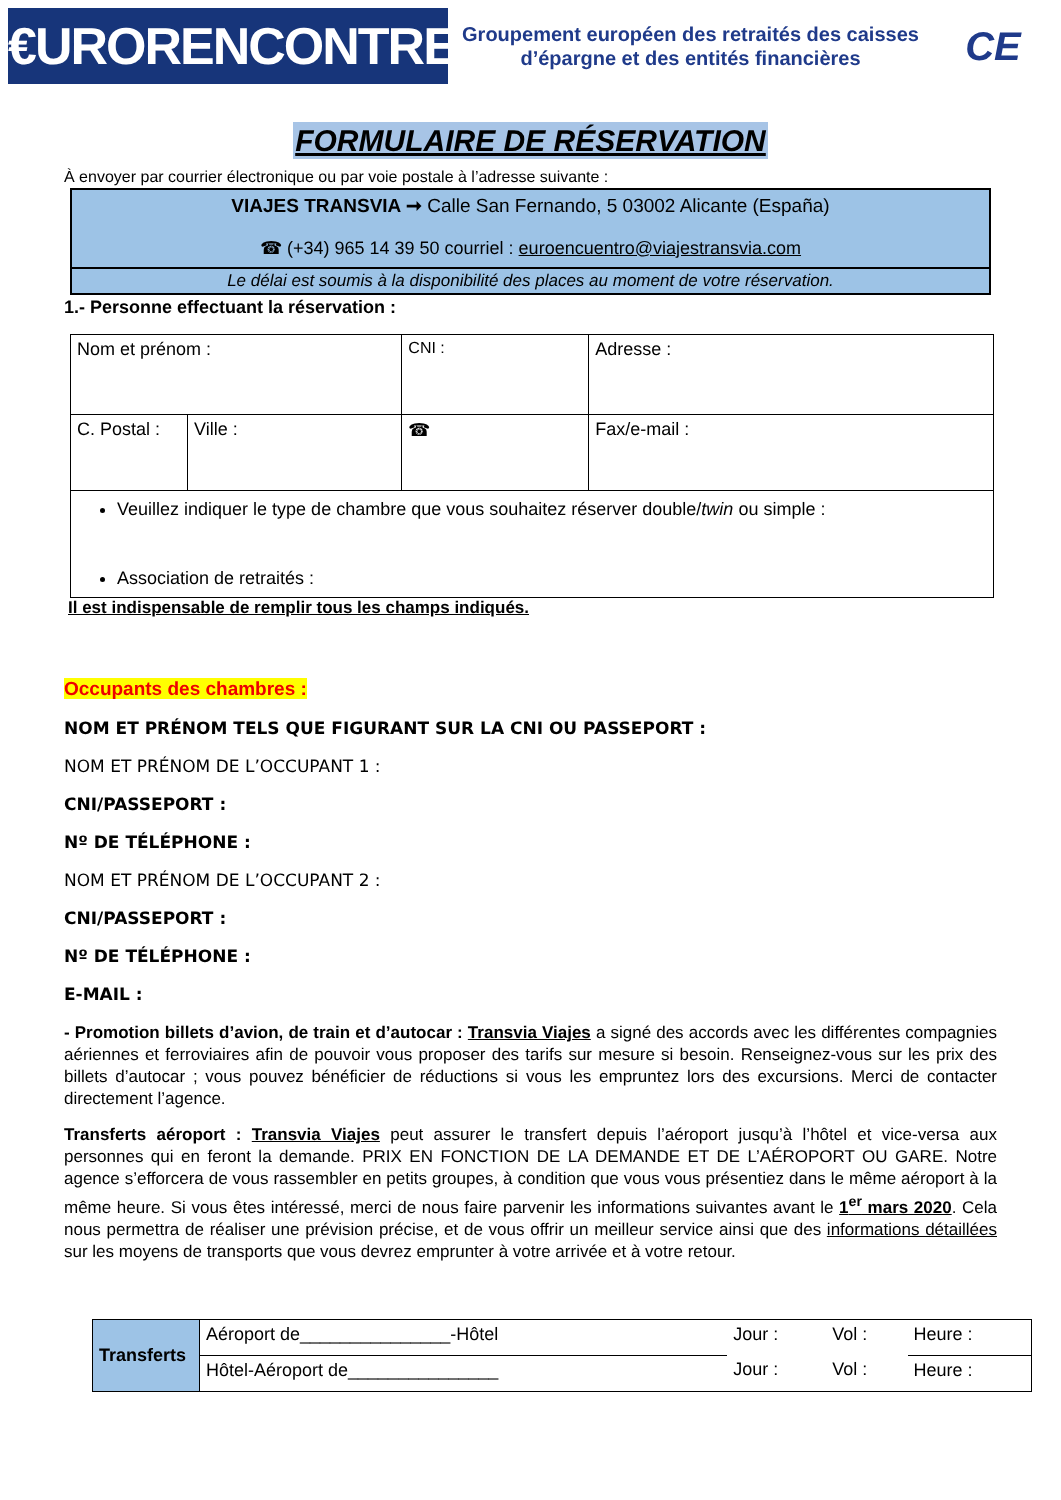€URORENCONTRES
Groupement européen des retraités des caisses d’épargne et des entités financières
CE
FORMULAIRE DE RÉSERVATION
À envoyer par courrier électronique ou par voie postale à l’adresse suivante :
VIAJES TRANSVIA ➞ Calle San Fernando, 5 03002 Alicante (España)
☎ (+34) 965 14 39 50 courriel : euroencuentro@viajestransvia.com
Le délai est soumis à la disponibilité des places au moment de votre réservation.
1.- Personne effectuant la réservation :
| Nom et prénom : | | CNI : | Adresse : | |
| C. Postal : | Ville : | ☎ | | Fax/e-mail : |
| Veuillez indiquer le type de chambre que vous souhaitez réserver double/ twin ou simple : Association de retraités : | | | | |
Il est indispensable de remplir tous les champs indiqués.
Occupants des chambres :
NOM ET PRÉNOM TELS QUE FIGURANT SUR LA CNI OU PASSEPORT :
NOM ET PRÉNOM DE L’OCCUPANT 1 :
CNI/PASSEPORT :
Nº DE TÉLÉPHONE :
NOM ET PRÉNOM DE L’OCCUPANT 2 :
CNI/PASSEPORT :
Nº DE TÉLÉPHONE :
E-MAIL :
- Promotion billets d’avion, de train et d’autocar : Transvia Viajes a signé des accords avec les différentes compagnies aériennes et ferroviaires afin de pouvoir vous proposer des tarifs sur mesure si besoin. Renseignez-vous sur les prix des billets d’autocar ; vous pouvez bénéficier de réductions si vous les empruntez lors des excursions. Merci de contacter directement l’agence.
Transferts aéroport : Transvia Viajes peut assurer le transfert depuis l’aéroport jusqu’à l’hôtel et vice-versa aux personnes qui en feront la demande. PRIX EN FONCTION DE LA DEMANDE ET DE L’AÉROPORT OU GARE. Notre agence s’efforcera de vous rassembler en petits groupes, à condition que vous vous présentiez dans le même aéroport à la même heure. Si vous êtes intéressé, merci de nous faire parvenir les informations suivantes avant le 1<sup>er</sup> mars 2020. Cela nous permettra de réaliser une prévision précise, et de vous offrir un meilleur service ainsi que des informations détaillées sur les moyens de transports que vous devrez emprunter à votre arrivée et à votre retour.
| Transferts | Aéroport de_______________-Hôtel | Jour : | Vol : | Heure : |
| | Hôtel-Aéroport de_______________ | Jour : | Vol : | Heure : |